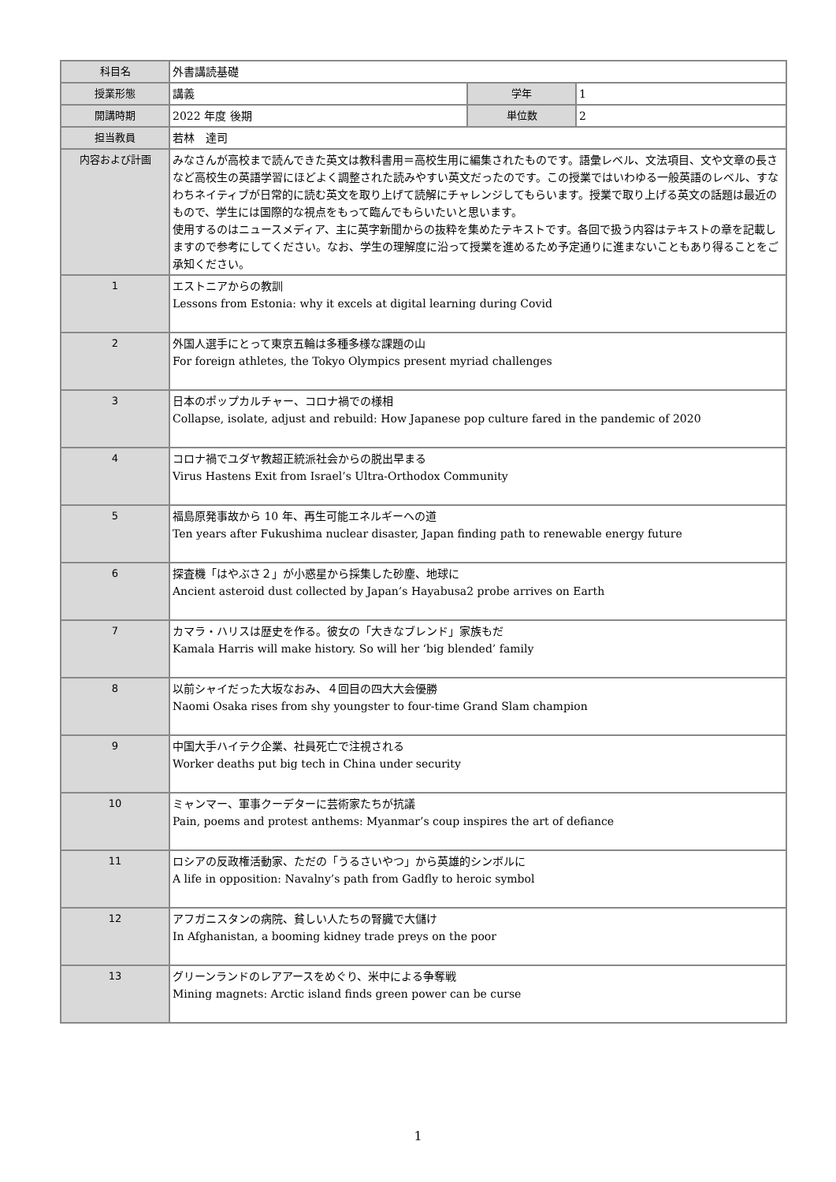| 科目名 | 外書講読基礎 | | |
| 授業形態 | 講義 | 学年 | 1 |
| 開講時期 | 2022 年度 後期 | 単位数 | 2 |
| 担当教員 | 若林 達司 | | |
| 内容および計画 | みなさんが高校まで読んできた英文は教科書用＝高校生用に編集されたものです。語彙レベル、文法項目、文や文章の長さなど高校生の英語学習にほどよく調整された読みやすい英文だったのです。この授業ではいわゆる一般英語のレベル、すなわちネイティブが日常的に読む英文を取り上げて読解にチャレンジしてもらいます。授業で取り上げる英文の話題は最近のもので、学生には国際的な視点をもって臨んでもらいたいと思います。 使用するのはニュースメディア、主に英字新聞からの抜粋を集めたテキストです。各回で扱う内容はテキストの章を記載しますので参考にしてください。なお、学生の理解度に沿って授業を進めるため予定通りに進まないこともあり得ることをご承知ください。 | | |
| 1 | エストニアからの教訓 Lessons from Estonia: why it excels at digital learning during Covid | | |
| 2 | 外国人選手にとって東京五輪は多種多様な課題の山 For foreign athletes, the Tokyo Olympics present myriad challenges | | |
| 3 | 日本のポップカルチャー、コロナ禍での様相 Collapse, isolate, adjust and rebuild: How Japanese pop culture fared in the pandemic of 2020 | | |
| 4 | コロナ禍でユダヤ教超正統派社会からの脱出早まる Virus Hastens Exit from Israel’s Ultra-Orthodox Community | | |
| 5 | 福島原発事故から 10 年、再生可能エネルギーへの道 Ten years after Fukushima nuclear disaster, Japan finding path to renewable energy future | | |
| 6 | 探査機「はやぶさ２」が小惑星から採集した砂塵、地球に Ancient asteroid dust collected by Japan’s Hayabusa2 probe arrives on Earth | | |
| 7 | カマラ・ハリスは歴史を作る。彼女の「大きなブレンド」家族もだ Kamala Harris will make history. So will her ‘big blended’ family | | |
| 8 | 以前シャイだった大坂なおみ、４回目の四大大会優勝 Naomi Osaka rises from shy youngster to four-time Grand Slam champion | | |
| 9 | 中国大手ハイテク企業、社員死亡で注視される Worker deaths put big tech in China under security | | |
| 10 | ミャンマー、軍事クーデターに芸術家たちが抗議 Pain, poems and protest anthems: Myanmar’s coup inspires the art of defiance | | |
| 11 | ロシアの反政権活動家、ただの「うるさいやつ」から英雄的シンボルに A life in opposition: Navalny’s path from Gadfly to heroic symbol | | |
| 12 | アフガニスタンの病院、貧しい人たちの腎臓で大儲け In Afghanistan, a booming kidney trade preys on the poor | | |
| 13 | グリーンランドのレアアースをめぐり、米中による争奪戦 Mining magnets: Arctic island finds green power can be curse | | |
1